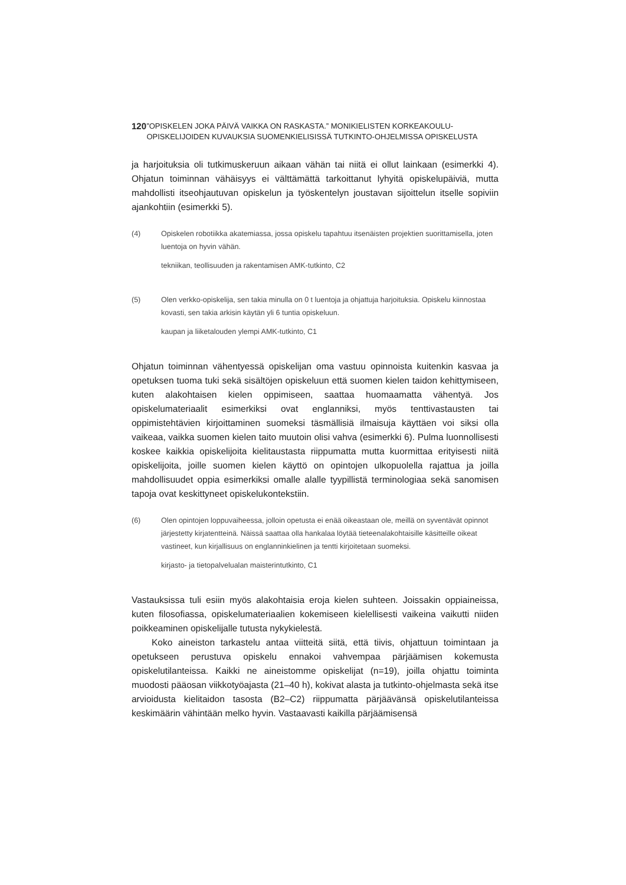120”OPISKELEN JOKA PÄIVÄ VAIKKA ON RASKASTA.” MONIKIELISTEN KORKEAKOULU-OPISKELIJOIDEN KUVAUKSIA SUOMENKIELISISSÄ TUTKINTO-OHJELMISSA OPISKELUSTA
ja harjoituksia oli tutkimuskeruun aikaan vähän tai niitä ei ollut lainkaan (esimerkki 4). Ohjatun toiminnan vähäisyys ei välttämättä tarkoittanut lyhyitä opiskelupäiviä, mutta mahdollisti itseohjautuvan opiskelun ja työskentelyn joustavan sijoittelun itselle sopiviin ajankohtiin (esimerkki 5).
(4) Opiskelen robotiikka akatemiassa, jossa opiskelu tapahtuu itsenäisten projektien suorittamisella, joten luentoja on hyvin vähän.
tekniikan, teollisuuden ja rakentamisen AMK-tutkinto, C2
(5) Olen verkko-opiskelija, sen takia minulla on 0 t luentoja ja ohjattuja harjoituksia. Opiskelu kiinnostaa kovasti, sen takia arkisin käytän yli 6 tuntia opiskeluun.
kaupan ja liiketalouden ylempi AMK-tutkinto, C1
Ohjatun toiminnan vähentyessä opiskelijan oma vastuu opinnoista kuitenkin kasvaa ja opetuksen tuoma tuki sekä sisältöjen opiskeluun että suomen kielen taidon kehittymiseen, kuten alakohtaisen kielen oppimiseen, saattaa huomaamatta vähentyä. Jos opiskelumateriaalit esimerkiksi ovat englanniksi, myös tenttivastausten tai oppimistehtävien kirjoittaminen suomeksi täsmällisiä ilmaisuja käyttäen voi siksi olla vaikeaa, vaikka suomen kielen taito muutoin olisi vahva (esimerkki 6). Pulma luonnollisesti koskee kaikkia opiskelijoita kielitaustasta riippumatta mutta kuormittaa erityisesti niitä opiskelijoita, joille suomen kielen käyttö on opintojen ulkopuolella rajattua ja joilla mahdollisuudet oppia esimerkiksi omalle alalle tyypillistä terminologiaa sekä sanomisen tapoja ovat keskittyneet opiskelukontekstiin.
(6) Olen opintojen loppuvaiheessa, jolloin opetusta ei enää oikeastaan ole, meillä on syventävät opinnot järjestetty kirjatentteinä. Näissä saattaa olla hankalaa löytää tieteenalakohtaisille käsitteille oikeat vastineet, kun kirjallisuus on englanninkielinen ja tentti kirjoitetaan suomeksi.
kirjasto- ja tietopalvelualan maisterintutkinto, C1
Vastauksissa tuli esiin myös alakohtaisia eroja kielen suhteen. Joissakin oppiaineissa, kuten filosofiassa, opiskelumateriaalien kokemiseen kielellisesti vaikeina vaikutti niiden poikkeaminen opiskelijalle tutusta nykykielestä.
Koko aineiston tarkastelu antaa viitteitä siitä, että tiivis, ohjattuun toimintaan ja opetukseen perustuva opiskelu ennakoi vahvempaa pärjäämisen kokemusta opiskelutilanteissa. Kaikki ne aineistomme opiskelijat (n=19), joilla ohjattu toiminta muodosti pääosan viikkotyöajasta (21–40 h), kokivat alasta ja tutkinto-ohjelmasta sekä itse arvioidusta kielitaidon tasosta (B2–C2) riippumatta pärjäävänsä opiskelutilanteissa keskimäärin vähintään melko hyvin. Vastaavasti kaikilla pärjäämisensä